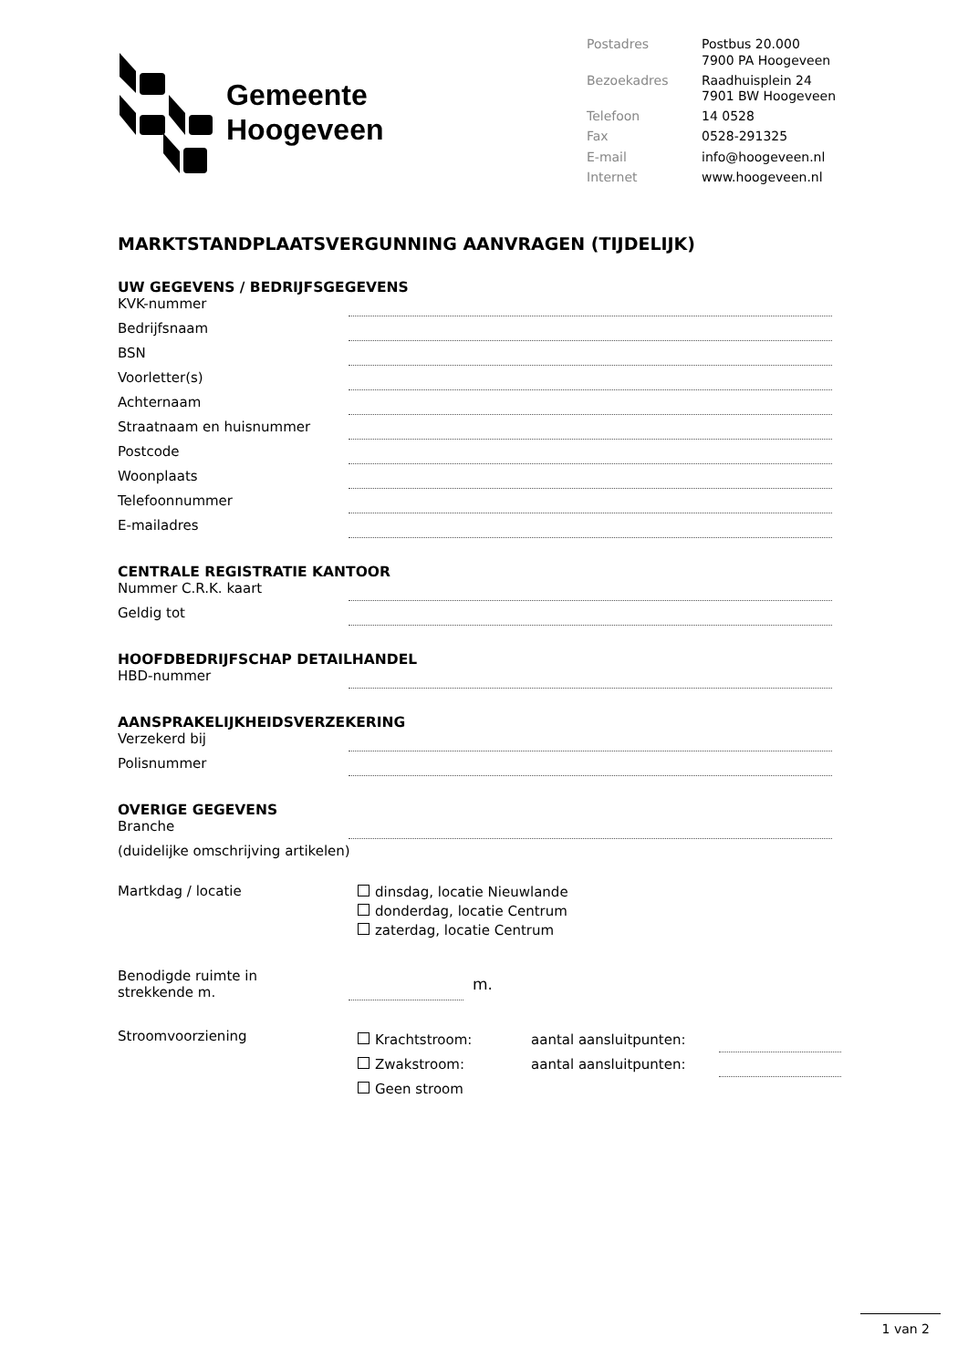Gemeente
Hoogeveen
Postadres Postbus 20.000
7900 PA Hoogeveen Bezoekadres Raadhuisplein 24
7901 BW Hoogeveen Telefoon 14 0528 Fax 0528-291325 E-mail info@hoogeveen.nl Internet www.hoogeveen.nl
MARKTSTANDPLAATSVERGUNNING AANVRAGEN (TIJDELIJK)
UW GEGEVENS / BEDRIJFSGEGEVENS
KVK-nummer
Bedrijfsnaam
BSN
Voorletter(s)
Achternaam
Straatnaam en huisnummer
Postcode
Woonplaats
Telefoonnummer
E-mailadres
CENTRALE REGISTRATIE KANTOOR
Nummer C.R.K. kaart
Geldig tot
HOOFDBEDRIJFSCHAP DETAILHANDEL
HBD-nummer
AANSPRAKELIJKHEIDSVERZEKERING
Verzekerd bij
Polisnummer
OVERIGE GEGEVENS
Branche
(duidelijke omschrijving artikelen)
Martkdag / locatie
dinsdag, locatie Nieuwlande
donderdag, locatie Centrum
zaterdag, locatie Centrum
Benodigde ruimte in
strekkende m. m.
Stroomvoorziening
Krachtstroom: aantal aansluitpunten:
Zwakstroom: aantal aansluitpunten:
Geen stroom
1 van 2